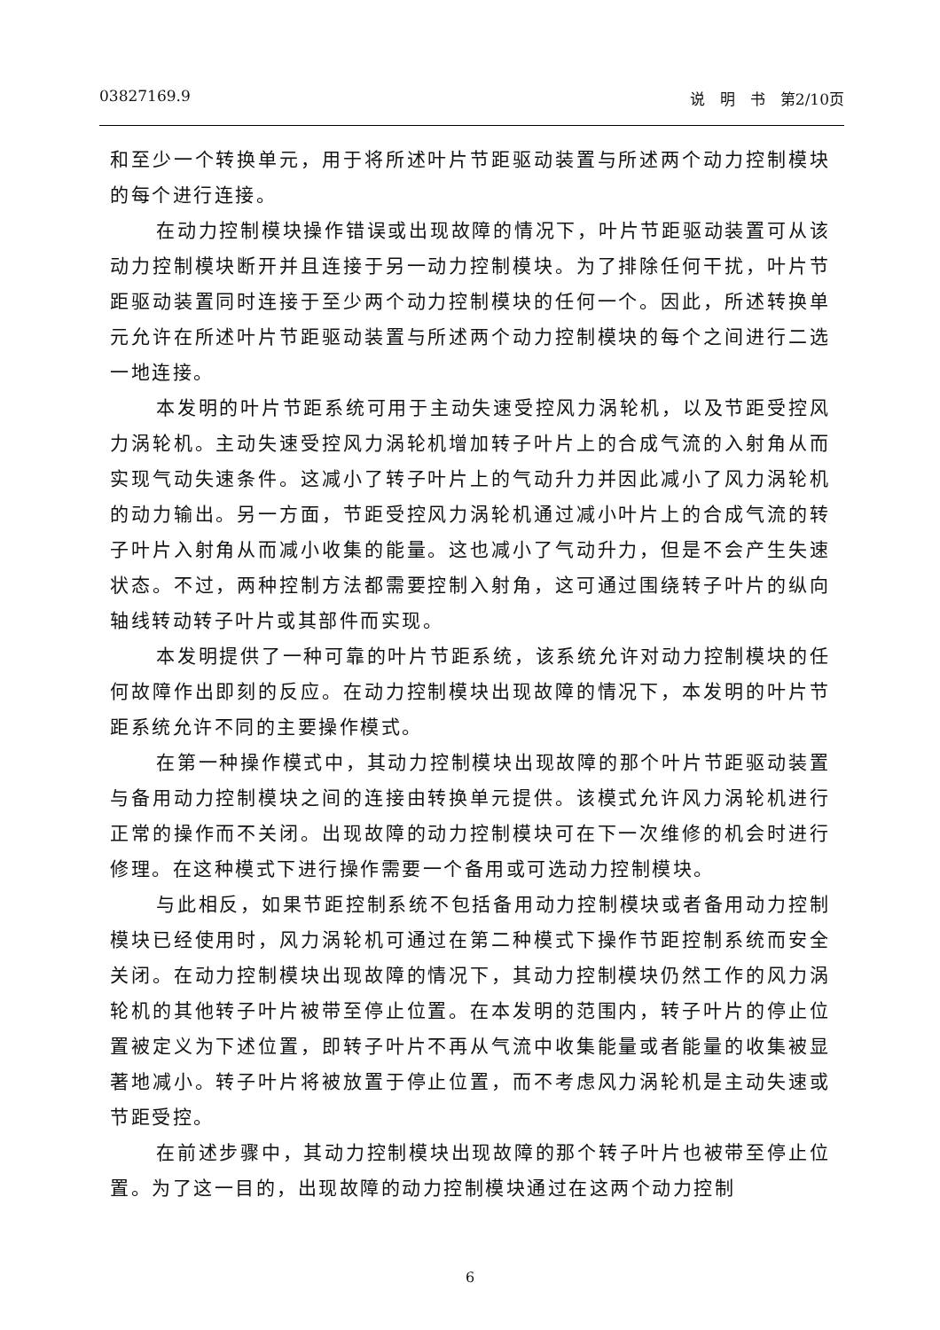03827169.9 说　明　书　第2/10页
和至少一个转换单元，用于将所述叶片节距驱动装置与所述两个动力控制模块的每个进行连接。
在动力控制模块操作错误或出现故障的情况下，叶片节距驱动装置可从该动力控制模块断开并且连接于另一动力控制模块。为了排除任何干扰，叶片节距驱动装置同时连接于至少两个动力控制模块的任何一个。因此，所述转换单元允许在所述叶片节距驱动装置与所述两个动力控制模块的每个之间进行二选一地连接。
本发明的叶片节距系统可用于主动失速受控风力涡轮机，以及节距受控风力涡轮机。主动失速受控风力涡轮机增加转子叶片上的合成气流的入射角从而实现气动失速条件。这减小了转子叶片上的气动升力并因此减小了风力涡轮机的动力输出。另一方面，节距受控风力涡轮机通过减小叶片上的合成气流的转子叶片入射角从而减小收集的能量。这也减小了气动升力，但是不会产生失速状态。不过，两种控制方法都需要控制入射角，这可通过围绕转子叶片的纵向轴线转动转子叶片或其部件而实现。
本发明提供了一种可靠的叶片节距系统，该系统允许对动力控制模块的任何故障作出即刻的反应。在动力控制模块出现故障的情况下，本发明的叶片节距系统允许不同的主要操作模式。
在第一种操作模式中，其动力控制模块出现故障的那个叶片节距驱动装置与备用动力控制模块之间的连接由转换单元提供。该模式允许风力涡轮机进行正常的操作而不关闭。出现故障的动力控制模块可在下一次维修的机会时进行修理。在这种模式下进行操作需要一个备用或可选动力控制模块。
与此相反，如果节距控制系统不包括备用动力控制模块或者备用动力控制模块已经使用时，风力涡轮机可通过在第二种模式下操作节距控制系统而安全关闭。在动力控制模块出现故障的情况下，其动力控制模块仍然工作的风力涡轮机的其他转子叶片被带至停止位置。在本发明的范围内，转子叶片的停止位置被定义为下述位置，即转子叶片不再从气流中收集能量或者能量的收集被显著地减小。转子叶片将被放置于停止位置，而不考虑风力涡轮机是主动失速或节距受控。
在前述步骤中，其动力控制模块出现故障的那个转子叶片也被带至停止位置。为了这一目的，出现故障的动力控制模块通过在这两个动力控制
6